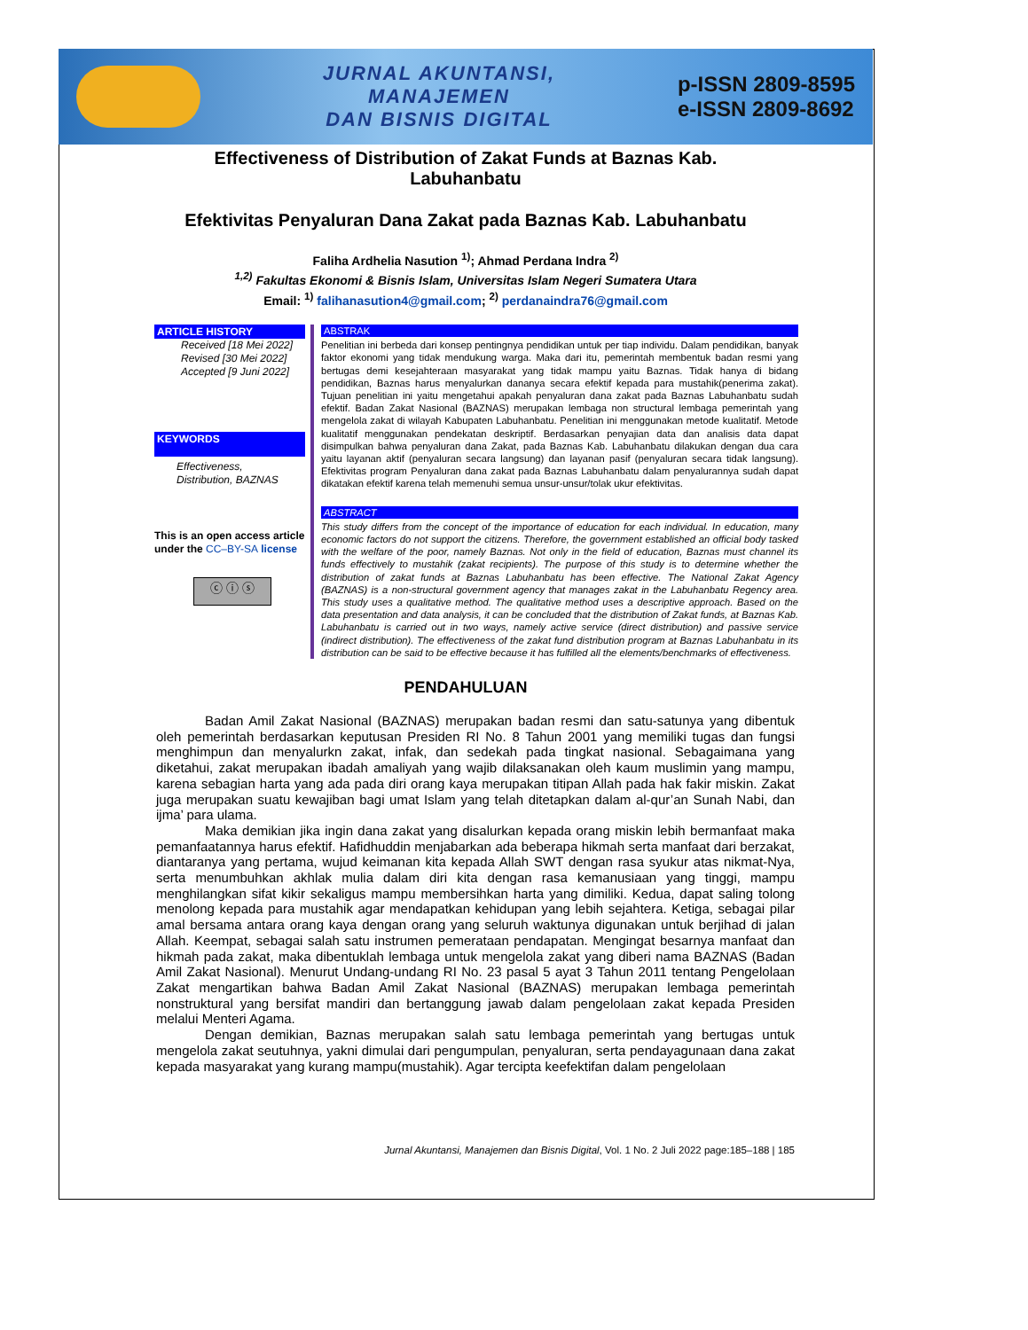JURNAL AKUNTANSI,
MANAJEMEN
DAN BISNIS DIGITAL
p-ISSN 2809-8595
e-ISSN 2809-8692
Effectiveness of Distribution of Zakat Funds at Baznas Kab. Labuhanbatu
Efektivitas Penyaluran Dana Zakat pada Baznas Kab. Labuhanbatu
Faliha Ardhelia Nasution <sup>1)</sup>; Ahmad Perdana Indra <sup>2)</sup>
<sup>1,2)</sup> Fakultas Ekonomi & Bisnis Islam, Universitas Islam Negeri Sumatera Utara
Email: <sup>1)</sup> falihanasution4@gmail.com; <sup>2)</sup> perdanaindra76@gmail.com
ARTICLE HISTORY
Received [18 Mei 2022]
Revised [30 Mei 2022]
Accepted [9 Juni 2022]
KEYWORDS
Effectiveness,
Distribution, BAZNAS
This is an open access article under the CC–BY-SA license
ⓒ ⓘ ⓢ
ABSTRAK
Penelitian ini berbeda dari konsep pentingnya pendidikan untuk per tiap individu. Dalam pendidikan, banyak faktor ekonomi yang tidak mendukung warga. Maka dari itu, pemerintah membentuk badan resmi yang bertugas demi kesejahteraan masyarakat yang tidak mampu yaitu Baznas. Tidak hanya di bidang pendidikan, Baznas harus menyalurkan dananya secara efektif kepada para mustahik(penerima zakat). Tujuan penelitian ini yaitu mengetahui apakah penyaluran dana zakat pada Baznas Labuhanbatu sudah efektif. Badan Zakat Nasional (BAZNAS) merupakan lembaga non structural lembaga pemerintah yang mengelola zakat di wilayah Kabupaten Labuhanbatu. Penelitian ini menggunakan metode kualitatif. Metode kualitatif menggunakan pendekatan deskriptif. Berdasarkan penyajian data dan analisis data dapat disimpulkan bahwa penyaluran dana Zakat, pada Baznas Kab. Labuhanbatu dilakukan dengan dua cara yaitu layanan aktif (penyaluran secara langsung) dan layanan pasif (penyaluran secara tidak langsung). Efektivitas program Penyaluran dana zakat pada Baznas Labuhanbatu dalam penyalurannya sudah dapat dikatakan efektif karena telah memenuhi semua unsur-unsur/tolak ukur efektivitas.
ABSTRACT
This study differs from the concept of the importance of education for each individual. In education, many economic factors do not support the citizens. Therefore, the government established an official body tasked with the welfare of the poor, namely Baznas. Not only in the field of education, Baznas must channel its funds effectively to mustahik (zakat recipients). The purpose of this study is to determine whether the distribution of zakat funds at Baznas Labuhanbatu has been effective. The National Zakat Agency (BAZNAS) is a non-structural government agency that manages zakat in the Labuhanbatu Regency area. This study uses a qualitative method. The qualitative method uses a descriptive approach. Based on the data presentation and data analysis, it can be concluded that the distribution of Zakat funds, at Baznas Kab. Labuhanbatu is carried out in two ways, namely active service (direct distribution) and passive service (indirect distribution). The effectiveness of the zakat fund distribution program at Baznas Labuhanbatu in its distribution can be said to be effective because it has fulfilled all the elements/benchmarks of effectiveness.
PENDAHULUAN
Badan Amil Zakat Nasional (BAZNAS) merupakan badan resmi dan satu-satunya yang dibentuk oleh pemerintah berdasarkan keputusan Presiden RI No. 8 Tahun 2001 yang memiliki tugas dan fungsi menghimpun dan menyalurkn zakat, infak, dan sedekah pada tingkat nasional. Sebagaimana yang diketahui, zakat merupakan ibadah amaliyah yang wajib dilaksanakan oleh kaum muslimin yang mampu, karena sebagian harta yang ada pada diri orang kaya merupakan titipan Allah pada hak fakir miskin. Zakat juga merupakan suatu kewajiban bagi umat Islam yang telah ditetapkan dalam al-qur’an Sunah Nabi, dan ijma’ para ulama.
Maka demikian jika ingin dana zakat yang disalurkan kepada orang miskin lebih bermanfaat maka pemanfaatannya harus efektif. Hafidhuddin menjabarkan ada beberapa hikmah serta manfaat dari berzakat, diantaranya yang pertama, wujud keimanan kita kepada Allah SWT dengan rasa syukur atas nikmat-Nya, serta menumbuhkan akhlak mulia dalam diri kita dengan rasa kemanusiaan yang tinggi, mampu menghilangkan sifat kikir sekaligus mampu membersihkan harta yang dimiliki. Kedua, dapat saling tolong menolong kepada para mustahik agar mendapatkan kehidupan yang lebih sejahtera. Ketiga, sebagai pilar amal bersama antara orang kaya dengan orang yang seluruh waktunya digunakan untuk berjihad di jalan Allah. Keempat, sebagai salah satu instrumen pemerataan pendapatan. Mengingat besarnya manfaat dan hikmah pada zakat, maka dibentuklah lembaga untuk mengelola zakat yang diberi nama BAZNAS (Badan Amil Zakat Nasional). Menurut Undang-undang RI No. 23 pasal 5 ayat 3 Tahun 2011 tentang Pengelolaan Zakat mengartikan bahwa Badan Amil Zakat Nasional (BAZNAS) merupakan lembaga pemerintah nonstruktural yang bersifat mandiri dan bertanggung jawab dalam pengelolaan zakat kepada Presiden melalui Menteri Agama.
Dengan demikian, Baznas merupakan salah satu lembaga pemerintah yang bertugas untuk mengelola zakat seutuhnya, yakni dimulai dari pengumpulan, penyaluran, serta pendayagunaan dana zakat kepada masyarakat yang kurang mampu(mustahik). Agar tercipta keefektifan dalam pengelolaan
Jurnal Akuntansi, Manajemen dan Bisnis Digital, Vol. 1 No. 2 Juli 2022 page:185–188 | 185